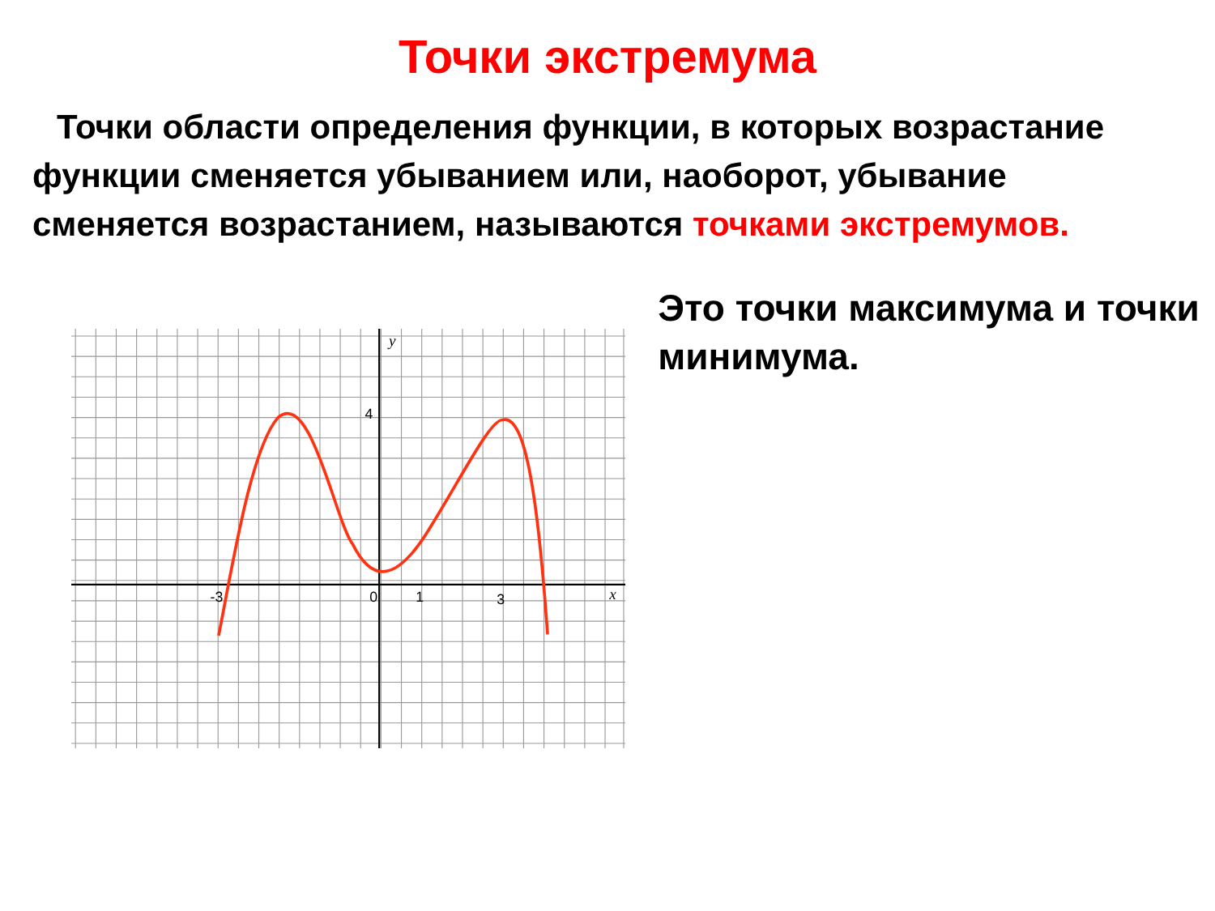Точки экстремума
Точки области определения функции, в которых возрастание функции сменяется убыванием или, наоборот, убывание сменяется возрастанием, называются точками экстремумов.
y
x
4
0
-3
1
3
Это точки максимума и точки минимума.